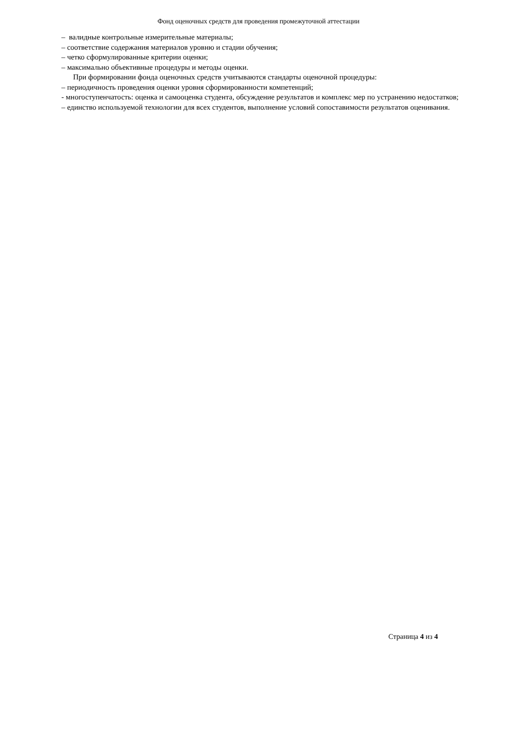Фонд оценочных средств для проведения промежуточной аттестации
– валидные контрольные измерительные материалы;
– соответствие содержания материалов уровню и стадии обучения;
– четко сформулированные критерии оценки;
– максимально объективные процедуры и методы оценки.
При формировании фонда оценочных средств учитываются стандарты оценочной процедуры:
– периодичность проведения оценки уровня сформированности компетенций;
- многоступенчатость: оценка и самооценка студента, обсуждение результатов и комплекс мер по устранению недостатков;
– единство используемой технологии для всех студентов, выполнение условий сопоставимости результатов оценивания.
Страница 4 из 4